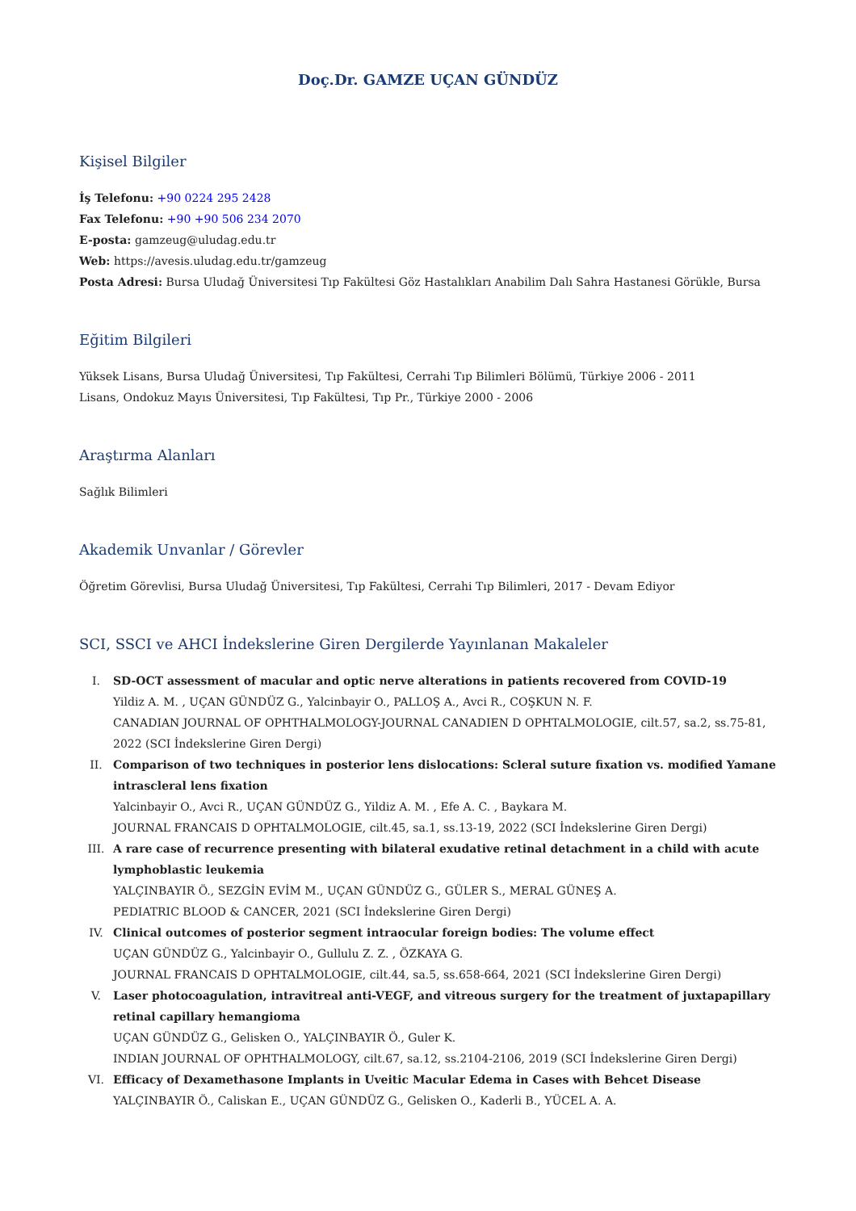Doç.Dr. GAMZE UÇAN GÜNDÜZ
Kişisel Bilgiler
İş Telefonu: +90 0224 295 2428
Fax Telefonu: +90 +90 506 234 2070
E-posta: gamzeug@uludag.edu.tr
Web: https://avesis.uludag.edu.tr/gamzeug
Posta Adresi: Bursa Uludağ Üniversitesi Tıp Fakültesi Göz Hastalıkları Anabilim Dalı Sahra Hastanesi Görükle, Bursa
Eğitim Bilgileri
Yüksek Lisans, Bursa Uludağ Üniversitesi, Tıp Fakültesi, Cerrahi Tıp Bilimleri Bölümü, Türkiye 2006 - 2011
Lisans, Ondokuz Mayıs Üniversitesi, Tıp Fakültesi, Tıp Pr., Türkiye 2000 - 2006
Araştırma Alanları
Sağlık Bilimleri
Akademik Unvanlar / Görevler
Öğretim Görevlisi, Bursa Uludağ Üniversitesi, Tıp Fakültesi, Cerrahi Tıp Bilimleri, 2017 - Devam Ediyor
SCI, SSCI ve AHCI İndekslerine Giren Dergilerde Yayınlanan Makaleler
I. SD-OCT assessment of macular and optic nerve alterations in patients recovered from COVID-19
Yildiz A. M. , UÇAN GÜNDÜZ G., Yalcinbayir O., PALLOŞ A., Avci R., COŞKUN N. F.
CANADIAN JOURNAL OF OPHTHALMOLOGY-JOURNAL CANADIEN D OPHTALMOLOGIE, cilt.57, sa.2, ss.75-81, 2022 (SCI İndekslerine Giren Dergi)
II. Comparison of two techniques in posterior lens dislocations: Scleral suture fixation vs. modified Yamane intrascleral lens fixation
Yalcinbayir O., Avci R., UÇAN GÜNDÜZ G., Yildiz A. M. , Efe A. C. , Baykara M.
JOURNAL FRANCAIS D OPHTALMOLOGIE, cilt.45, sa.1, ss.13-19, 2022 (SCI İndekslerine Giren Dergi)
III. A rare case of recurrence presenting with bilateral exudative retinal detachment in a child with acute lymphoblastic leukemia
YALÇINBAYIR Ö., SEZGİN EVİM M., UÇAN GÜNDÜZ G., GÜLER S., MERAL GÜNEŞ A.
PEDIATRIC BLOOD & CANCER, 2021 (SCI İndekslerine Giren Dergi)
IV. Clinical outcomes of posterior segment intraocular foreign bodies: The volume effect
UÇAN GÜNDÜZ G., Yalcinbayir O., Gullulu Z. Z. , ÖZKAYA G.
JOURNAL FRANCAIS D OPHTALMOLOGIE, cilt.44, sa.5, ss.658-664, 2021 (SCI İndekslerine Giren Dergi)
V. Laser photocoagulation, intravitreal anti-VEGF, and vitreous surgery for the treatment of juxtapapillary retinal capillary hemangioma
UÇAN GÜNDÜZ G., Gelisken O., YALÇINBAYIR Ö., Guler K.
INDIAN JOURNAL OF OPHTHALMOLOGY, cilt.67, sa.12, ss.2104-2106, 2019 (SCI İndekslerine Giren Dergi)
VI. Efficacy of Dexamethasone Implants in Uveitic Macular Edema in Cases with Behcet Disease
YALÇINBAYIR Ö., Caliskan E., UÇAN GÜNDÜZ G., Gelisken O., Kaderli B., YÜCEL A. A.